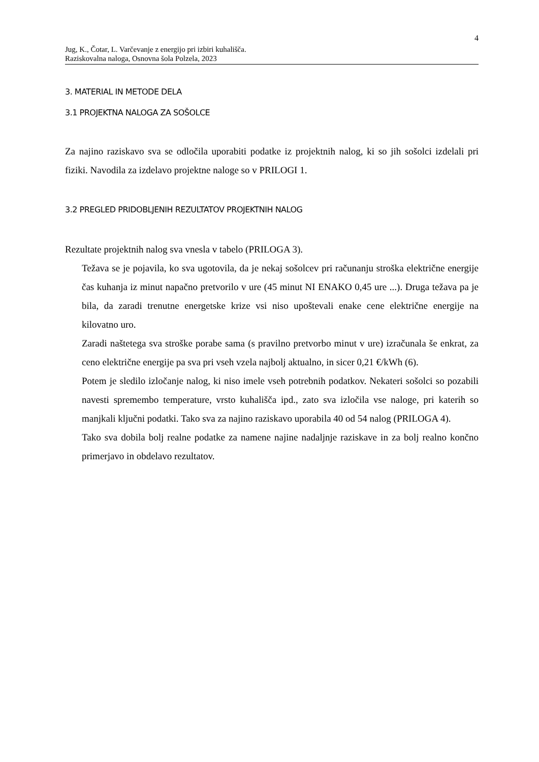4
Jug, K., Čotar, L. Varčevanje z energijo pri izbiri kuhališča.
Raziskovalna naloga, Osnovna šola Polzela, 2023
3. MATERIAL IN METODE DELA
3.1 PROJEKTNA NALOGA ZA SOŠOLCE
Za najino raziskavo sva se odločila uporabiti podatke iz projektnih nalog, ki so jih sošolci izdelali pri fiziki. Navodila za izdelavo projektne naloge so v PRILOGI 1.
3.2 PREGLED PRIDOBLJENIH REZULTATOV PROJEKTNIH NALOG
Rezultate projektnih nalog sva vnesla v tabelo (PRILOGA 3).
Težava se je pojavila, ko sva ugotovila, da je nekaj sošolcev pri računanju stroška električne energije čas kuhanja iz minut napačno pretvorilo v ure (45 minut NI ENAKO 0,45 ure ...). Druga težava pa je bila, da zaradi trenutne energetske krize vsi niso upoštevali enake cene električne energije na kilovatno uro.
Zaradi naštetega sva stroške porabe sama (s pravilno pretvorbo minut v ure) izračunala še enkrat, za ceno električne energije pa sva pri vseh vzela najbolj aktualno, in sicer 0,21 €/kWh (6).
Potem je sledilo izločanje nalog, ki niso imele vseh potrebnih podatkov. Nekateri sošolci so pozabili navesti spremembo temperature, vrsto kuhališča ipd., zato sva izločila vse naloge, pri katerih so manjkali ključni podatki. Tako sva za najino raziskavo uporabila 40 od 54 nalog (PRILOGA 4).
Tako sva dobila bolj realne podatke za namene najine nadaljnje raziskave in za bolj realno končno primerjavo in obdelavo rezultatov.